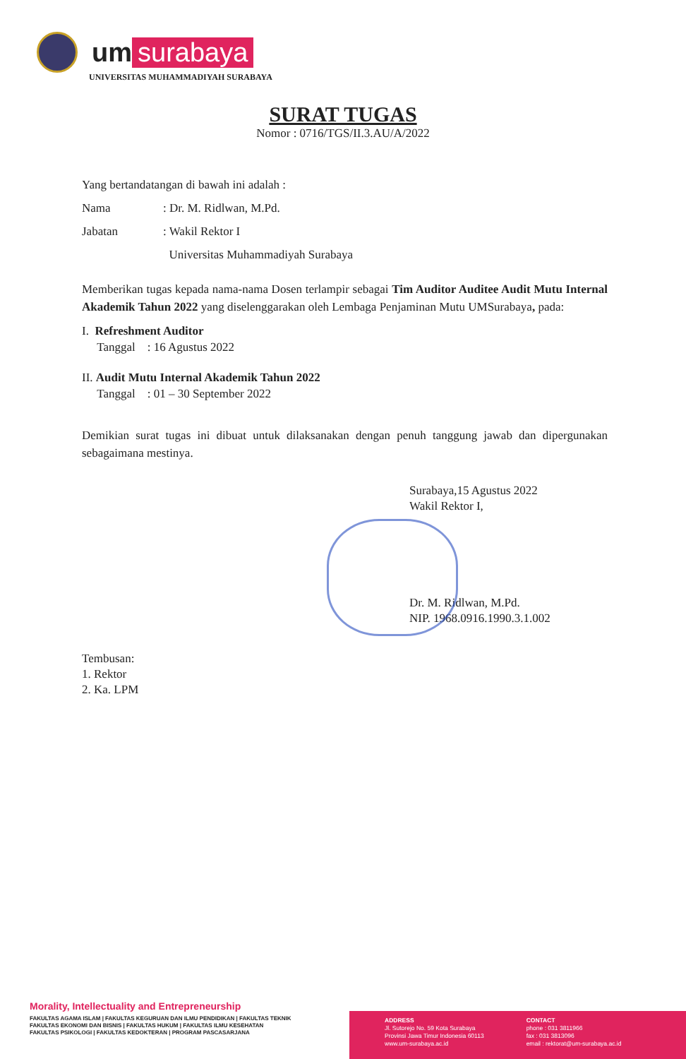um surabaya
UNIVERSITAS MUHAMMADIYAH SURABAYA
SURAT TUGAS
Nomor : 0716/TGS/II.3.AU/A/2022
Yang bertandatangan di bawah ini adalah :
Nama: Dr. M. Ridlwan, M.Pd.
Jabatan: Wakil Rektor I
Universitas Muhammadiyah Surabaya
Memberikan tugas kepada nama-nama Dosen terlampir sebagai Tim Auditor Auditee Audit Mutu Internal Akademik Tahun 2022 yang diselenggarakan oleh Lembaga Penjaminan Mutu UMSurabaya, pada:
I. Refreshment Auditor
Tanggal : 16 Agustus 2022
II. Audit Mutu Internal Akademik Tahun 2022
Tanggal : 01 – 30 September 2022
Demikian surat tugas ini dibuat untuk dilaksanakan dengan penuh tanggung jawab dan dipergunakan sebagaimana mestinya.
Surabaya,15 Agustus 2022
Wakil Rektor I,
Dr. M. Ridlwan, M.Pd.
NIP. 1968.0916.1990.3.1.002
Tembusan:
1. Rektor
2. Ka. LPM
Morality, Intellectuality and Entrepreneurship
FAKULTAS AGAMA ISLAM | FAKULTAS KEGURUAN DAN ILMU PENDIDIKAN | FAKULTAS TEKNIK
FAKULTAS EKONOMI DAN BISNIS | FAKULTAS HUKUM | FAKULTAS ILMU KESEHATAN
FAKULTAS PSIKOLOGI | FAKULTAS KEDOKTERAN | PROGRAM PASCASARJANA
ADDRESS
Jl. Sutorejo No. 59 Kota Surabaya
Provinsi Jawa Timur Indonesia 60113
www.um-surabaya.ac.id
CONTACT
phone : 031 3811966
fax : 031 3813096
email : rektorat@um-surabaya.ac.id